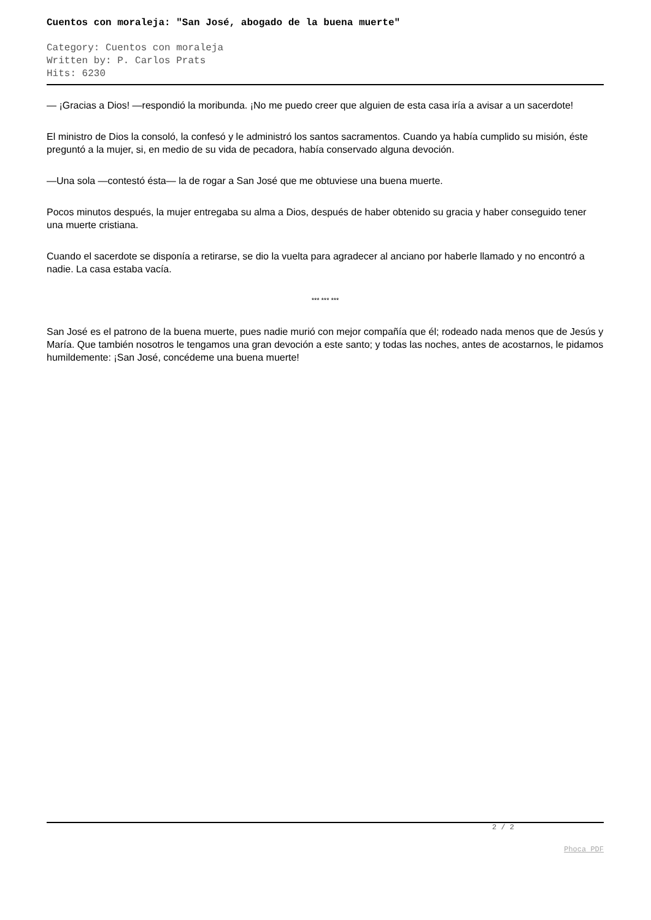Cuentos con moraleja: "San José, abogado de la buena muerte"
Category: Cuentos con moraleja
Written by: P. Carlos Prats
Hits: 6230
— ¡Gracias a Dios! —respondió la moribunda. ¡No me puedo creer que alguien de esta casa iría a avisar a un sacerdote!
El ministro de Dios la consoló, la confesó y le administró los santos sacramentos. Cuando ya había cumplido su misión, éste preguntó a la mujer, si, en medio de su vida de pecadora, había conservado alguna devoción.
—Una sola —contestó ésta— la de rogar a San José que me obtuviese una buena muerte.
Pocos minutos después, la mujer entregaba su alma a Dios, después de haber obtenido su gracia y haber conseguido tener una muerte cristiana.
Cuando el sacerdote se disponía a retirarse, se dio la vuelta para agradecer al anciano por haberle llamado y no encontró a nadie. La casa estaba vacía.
*** *** ***
San José es el patrono de la buena muerte, pues nadie murió con mejor compañía que él; rodeado nada menos que de Jesús y María. Que también nosotros le tengamos una gran devoción a este santo; y todas las noches, antes de acostarnos, le pidamos humildemente: ¡San José, concédeme una buena muerte!
2 / 2
Phoca PDF